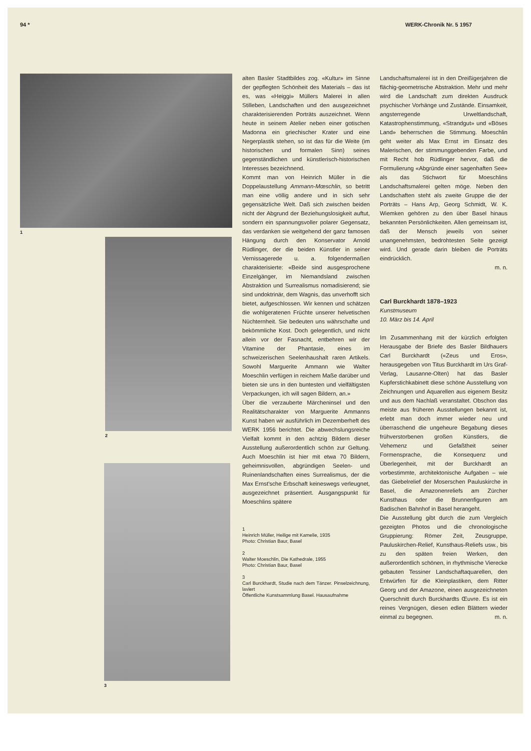94 * WERK-Chronik Nr. 5 1957
1
2
3
alten Basler Stadtbildes zog. «Kultur» im Sinne der gepflegten Schönheit des Materials – das ist es, was «Heiggi» Müllers Malerei in allen Stilleben, Landschaften und den ausgezeichnet charakterisierenden Porträts auszeichnet. Wenn heute in seinem Atelier neben einer gotischen Madonna ein griechischer Krater und eine Negerplastik stehen, so ist das für die Weite (im historischen und formalen Sinn) seines gegenständlichen und künstlerisch-historischen Interesses bezeichnend.
Kommt man von Heinrich Müller in die Doppelaustellung Ammann-Mœschlin, so betritt man eine völlig andere und in sich sehr gegensätzliche Welt. Daß sich zwischen beiden nicht der Abgrund der Beziehungslosigkeit auftut, sondern ein spannungsvoller polarer Gegensatz, das verdanken sie weitgehend der ganz famosen Hängung durch den Konservator Arnold Rüdlinger, der die beiden Künstler in seiner Vernissagerede u. a. folgendermaßen charakterisierte: «Beide sind ausgesprochene Einzelgänger, im Niemandsland zwischen Abstraktion und Surrealismus nomadisierend; sie sind undoktrinär, dem Wagnis, das unverhofft sich bietet, aufgeschlossen. Wir kennen und schätzen die wohlgeratenen Früchte unserer helvetischen Nüchternheit. Sie bedeuten uns währschafte und bekömmliche Kost. Doch gelegentlich, und nicht allein vor der Fasnacht, entbehren wir der Vitamine der Phantasie, eines im schweizerischen Seelenhaushalt raren Artikels. Sowohl Marguerite Ammann wie Walter Moeschlin verfügen in reichem Maße darüber und bieten sie uns in den buntesten und vielfältigsten Verpackungen, ich will sagen Bildern, an.»
Über die verzauberte Märcheninsel und den Realitätscharakter von Marguerite Ammanns Kunst haben wir ausführlich im Dezemberheft des WERK 1956 berichtet. Die abwechslungsreiche Vielfalt kommt in den achtzig Bildern dieser Ausstellung außerordentlich schön zur Geltung. Auch Moeschlin ist hier mit etwa 70 Bildern, geheimnisvollen, abgründigen Seelen- und Ruinenlandschaften eines Surrealismus, der die Max Ernst'sche Erbschaft keineswegs verleugnet, ausgezeichnet präsentiert. Ausgangspunkt für Moeschlins spätere
1
Heinrich Müller, Heilige mit Kamelie, 1935
Photo: Christian Baur, Basel
2
Walter Moeschlin, Die Kathedrale, 1955
Photo: Christian Baur, Basel
3
Carl Burckhardt, Studie nach dem Tänzer. Pinselzeichnung, laviert
Öffentliche Kunstsammlung Basel. Hausaufnahme
Landschaftsmalerei ist in den Dreißigerjahren die flächig-geometrische Abstraktion. Mehr und mehr wird die Landschaft zum direkten Ausdruck psychischer Vorhänge und Zustände. Einsamkeit, angsterregende Urweltlandschaft, Katastrophenstimmung, «Strandgut» und «Böses Land» beherrschen die Stimmung. Moeschlin geht weiter als Max Ernst im Einsatz des Malerischen, der stimmunggebenden Farbe, und mit Recht hob Rüdlinger hervor, daß die Formulierung «Abgründe einer sagenhaften See» als das Stichwort für Moeschlins Landschaftsmalerei gelten möge. Neben den Landschaften steht als zweite Gruppe die der Porträts – Hans Arp, Georg Schmidt, W. K. Wiemken gehören zu den über Basel hinaus bekannten Persönlichkeiten. Allen gemeinsam ist, daß der Mensch jeweils von seiner unangenehmsten, bedrohtesten Seite gezeigt wird. Und gerade darin bleiben die Porträts eindrücklich.
m. n.
Carl Burckhardt 1878–1923
Kunstmuseum
10. März bis 14. April
Im Zusammenhang mit der kürzlich erfolgten Herausgabe der Briefe des Basler Bildhauers Carl Burckhardt («Zeus und Eros», herausgegeben von Titus Burckhardt im Urs Graf-Verlag, Lausanne-Olten) hat das Basler Kupferstichkabinett diese schöne Ausstellung von Zeichnungen und Aquarellen aus eigenem Besitz und aus dem Nachlaß veranstaltet. Obschon das meiste aus früheren Ausstellungen bekannt ist, erlebt man doch immer wieder neu und überraschend die ungeheure Begabung dieses frühverstorbenen großen Künstlers, die Vehemenz und Gefaßtheit seiner Formensprache, die Konsequenz und Überlegenheit, mit der Burckhardt an vorbestimmte, architektonische Aufgaben – wie das Giebelrelief der Moserschen Pauluskirche in Basel, die Amazonenreliefs am Zürcher Kunsthaus oder die Brunnenfiguren am Badischen Bahnhof in Basel herangeht.
Die Ausstellung gibt durch die zum Vergleich gezeigten Photos und die chronologische Gruppierung: Römer Zeit, Zeusgruppe, Pauluskirchen-Relief, Kunsthaus-Reliefs usw., bis zu den späten freien Werken, den außerordentlich schönen, in rhythmische Vierecke gebauten Tessiner Landschaftaquarellen, den Entwürfen für die Kleinplastiken, dem Ritter Georg und der Amazone, einen ausgezeichneten Querschnitt durch Burckhardts Œuvre. Es ist ein reines Vergnügen, diesen edlen Blättern wieder einmal zu begegnen. m. n.